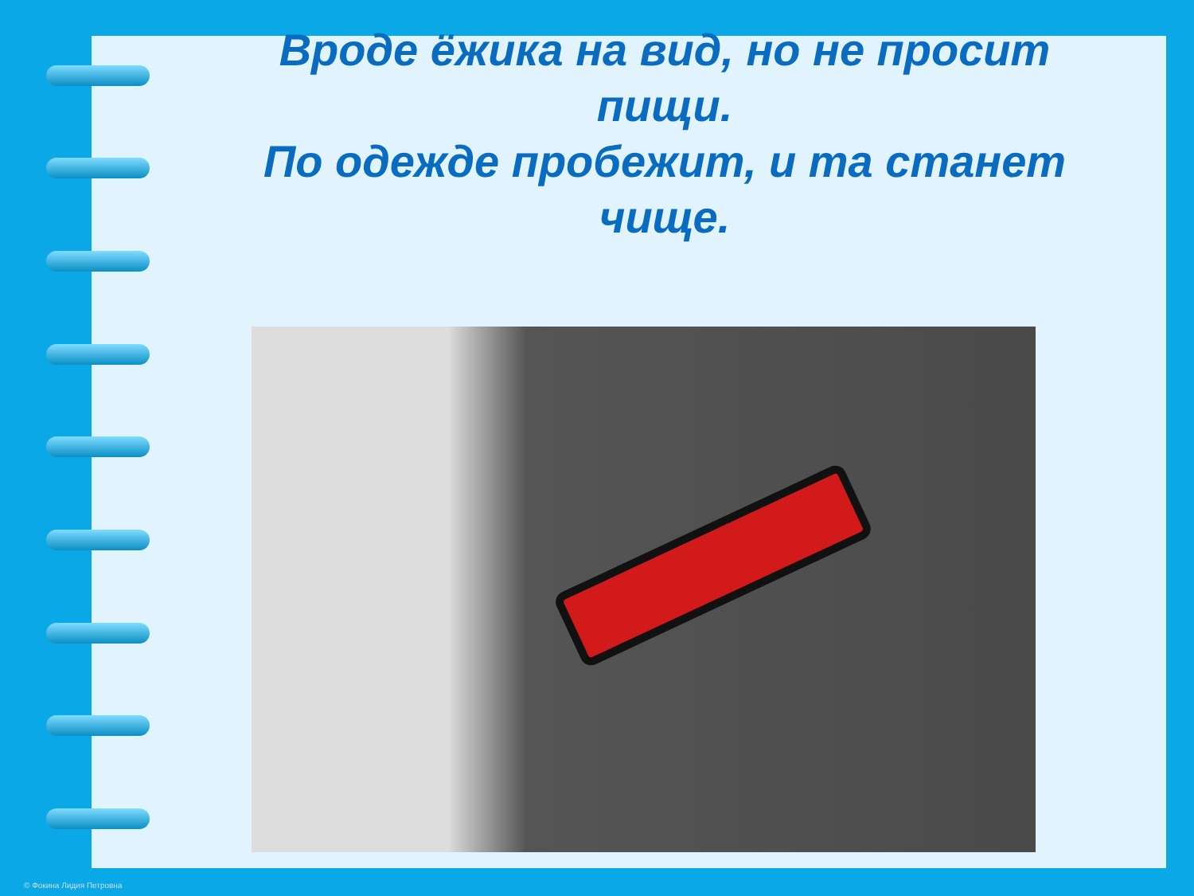Вроде ёжика на вид, но не просит пищи.
По одежде пробежит, и та станет чище.
© Фокина Лидия Петровна